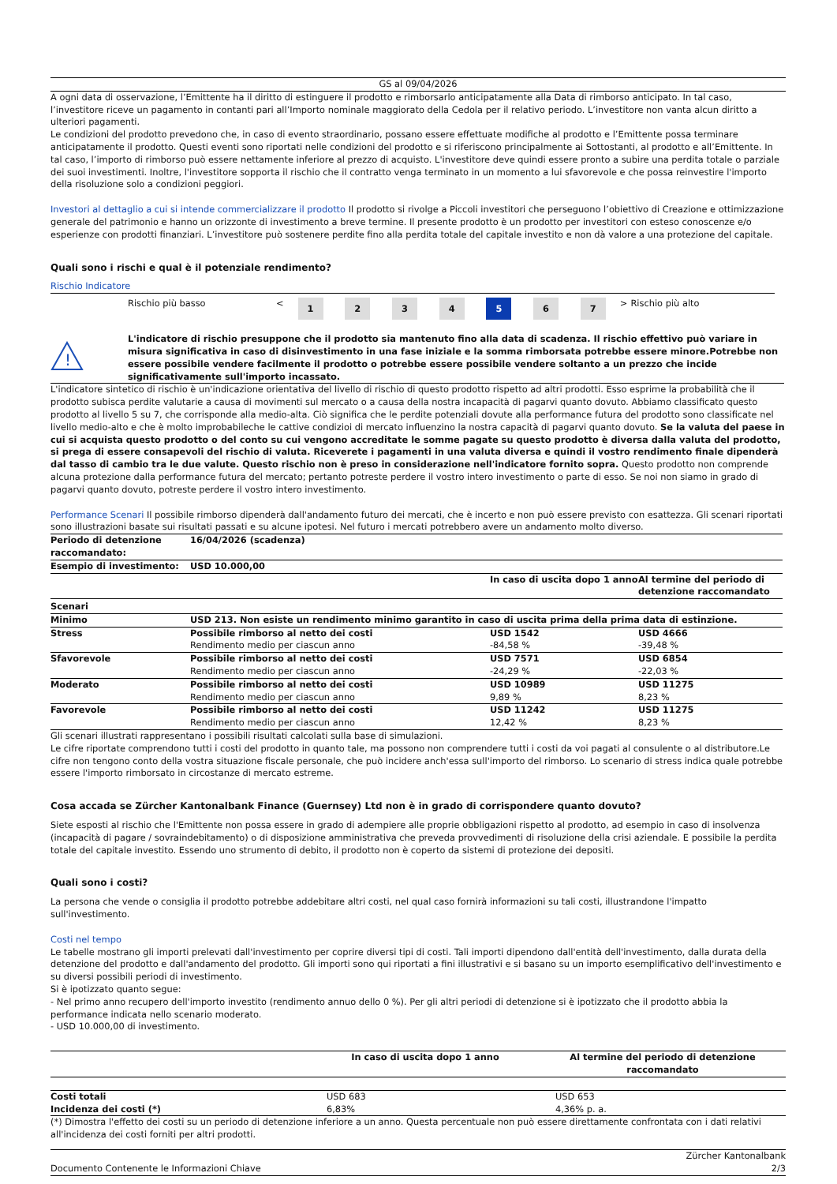GS al 09/04/2026
A ogni data di osservazione, l’Emittente ha il diritto di estinguere il prodotto e rimborsarlo anticipatamente alla Data di rimborso anticipato. In tal caso, l’investitore riceve un pagamento in contanti pari all’Importo nominale maggiorato della Cedola per il relativo periodo. L’investitore non vanta alcun diritto a ulteriori pagamenti.
Le condizioni del prodotto prevedono che, in caso di evento straordinario, possano essere effettuate modifiche al prodotto e l’Emittente possa terminare anticipatamente il prodotto. Questi eventi sono riportati nelle condizioni del prodotto e si riferiscono principalmente ai Sottostanti, al prodotto e all’Emittente. In tal caso, l’importo di rimborso può essere nettamente inferiore al prezzo di acquisto. L'investitore deve quindi essere pronto a subire una perdita totale o parziale dei suoi investimenti. Inoltre, l'investitore sopporta il rischio che il contratto venga terminato in un momento a lui sfavorevole e che possa reinvestire l'importo della risoluzione solo a condizioni peggiori.
Investori al dettaglio a cui si intende commercializzare il prodotto Il prodotto si rivolge a Piccoli investitori che perseguono l’obiettivo di Creazione e ottimizzazione generale del patrimonio e hanno un orizzonte di investimento a breve termine. Il presente prodotto è un prodotto per investitori con esteso conoscenze e/o esperienze con prodotti finanziari. L’investitore può sostenere perdite fino alla perdita totale del capitale investito e non dà valore a una protezione del capitale.
Quali sono i rischi e qual è il potenziale rendimento?
Rischio Indicatore
| Rischio più basso | < | 1 | 2 | 3 | 4 | 5 | 6 | 7 | > | Rischio più alto |
!
L'indicatore di rischio presuppone che il prodotto sia mantenuto fino alla data di scadenza. Il rischio effettivo può variare in misura significativa in caso di disinvestimento in una fase iniziale e la somma rimborsata potrebbe essere minore.Potrebbe non essere possibile vendere facilmente il prodotto o potrebbe essere possibile vendere soltanto a un prezzo che incide significativamente sull'importo incassato.
L'indicatore sintetico di rischio è un'indicazione orientativa del livello di rischio di questo prodotto rispetto ad altri prodotti. Esso esprime la probabilità che il prodotto subisca perdite valutarie a causa di movimenti sul mercato o a causa della nostra incapacità di pagarvi quanto dovuto. Abbiamo classificato questo prodotto al livello 5 su 7, che corrisponde alla medio-alta. Ciò significa che le perdite potenziali dovute alla performance futura del prodotto sono classificate nel livello medio-alto e che è molto improbabileche le cattive condizioi di mercato influenzino la nostra capacità di pagarvi quanto dovuto. Se la valuta del paese in cui si acquista questo prodotto o del conto su cui vengono accreditate le somme pagate su questo prodotto è diversa dalla valuta del prodotto, si prega di essere consapevoli del rischio di valuta. Riceverete i pagamenti in una valuta diversa e quindi il vostro rendimento finale dipenderà dal tasso di cambio tra le due valute. Questo rischio non è preso in considerazione nell'indicatore fornito sopra. Questo prodotto non comprende alcuna protezione dalla performance futura del mercato; pertanto potreste perdere il vostro intero investimento o parte di esso. Se noi non siamo in grado di pagarvi quanto dovuto, potreste perdere il vostro intero investimento.
Performance Scenari Il possibile rimborso dipenderà dall'andamento futuro dei mercati, che è incerto e non può essere previsto con esattezza. Gli scenari riportati sono illustrazioni basate sui risultati passati e su alcune ipotesi. Nel futuro i mercati potrebbero avere un andamento molto diverso.
| Periodo di detenzione raccomandato: | 16/04/2026 (scadenza) | | |
| Esempio di investimento: | USD 10.000,00 | | |
| | | In caso di uscita dopo 1 anno | Al termine del periodo di detenzione raccomandato |
| Scenari | | | |
| Minimo | USD 213. Non esiste un rendimento minimo garantito in caso di uscita prima della prima data di estinzione. | | |
| Stress | Possibile rimborso al netto dei costi | USD 1542 | USD 4666 |
| | Rendimento medio per ciascun anno | -84,58 % | -39,48 % |
| Sfavorevole | Possibile rimborso al netto dei costi | USD 7571 | USD 6854 |
| | Rendimento medio per ciascun anno | -24,29 % | -22,03 % |
| Moderato | Possibile rimborso al netto dei costi | USD 10989 | USD 11275 |
| | Rendimento medio per ciascun anno | 9,89 % | 8,23 % |
| Favorevole | Possibile rimborso al netto dei costi | USD 11242 | USD 11275 |
| | Rendimento medio per ciascun anno | 12,42 % | 8,23 % |
Gli scenari illustrati rappresentano i possibili risultati calcolati sulla base di simulazioni.
Le cifre riportate comprendono tutti i costi del prodotto in quanto tale, ma possono non comprendere tutti i costi da voi pagati al consulente o al distributore.Le cifre non tengono conto della vostra situazione fiscale personale, che può incidere anch'essa sull'importo del rimborso. Lo scenario di stress indica quale potrebbe essere l'importo rimborsato in circostanze di mercato estreme.
Cosa accada se Zürcher Kantonalbank Finance (Guernsey) Ltd non è in grado di corrispondere quanto dovuto?
Siete esposti al rischio che l'Emittente non possa essere in grado di adempiere alle proprie obbligazioni rispetto al prodotto, ad esempio in caso di insolvenza (incapacità di pagare / sovraindebitamento) o di disposizione amministrativa che preveda provvedimenti di risoluzione della crisi aziendale. E possibile la perdita totale del capitale investito. Essendo uno strumento di debito, il prodotto non è coperto da sistemi di protezione dei depositi.
Quali sono i costi?
La persona che vende o consiglia il prodotto potrebbe addebitare altri costi, nel qual caso fornirà informazioni su tali costi, illustrandone l'impatto sull'investimento.
Costi nel tempo
Le tabelle mostrano gli importi prelevati dall'investimento per coprire diversi tipi di costi. Tali importi dipendono dall'entità dell'investimento, dalla durata della detenzione del prodotto e dall'andamento del prodotto. Gli importi sono qui riportati a fini illustrativi e si basano su un importo esemplificativo dell'investimento e su diversi possibili periodi di investimento.
Si è ipotizzato quanto segue:
- Nel primo anno recupero dell'importo investito (rendimento annuo dello 0 %). Per gli altri periodi di detenzione si è ipotizzato che il prodotto abbia la performance indicata nello scenario moderato.
- USD 10.000,00 di investimento.
| | In caso di uscita dopo 1 anno | Al termine del periodo di detenzione raccomandato |
| --- | --- | --- |
| Costi totali | USD 683 | USD 653 |
| Incidenza dei costi (*) | 6,83% | 4,36% p. a. |
(*) Dimostra l'effetto dei costi su un periodo di detenzione inferiore a un anno. Questa percentuale non può essere direttamente confrontata con i dati relativi all'incidenza dei costi forniti per altri prodotti.
Documento Contenente le Informazioni Chiave Zürcher Kantonalbank
2/3